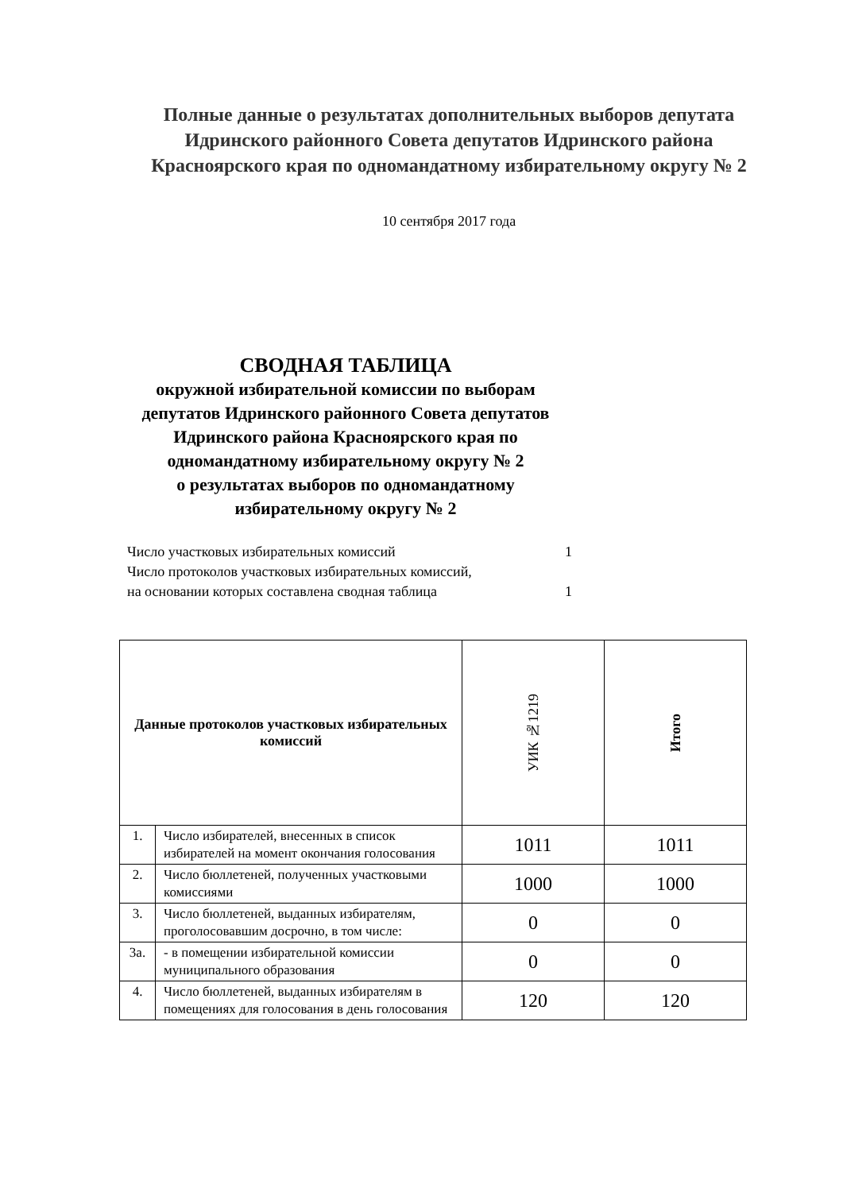Полные данные о результатах дополнительных выборов депутата Идринского районного Совета депутатов Идринского района Красноярского края по одномандатному избирательному округу № 2
10 сентября 2017 года
СВОДНАЯ ТАБЛИЦА
окружной избирательной комиссии по выборам депутатов Идринского районного Совета депутатов Идринского района Красноярского края по одномандатному избирательному округу № 2
о результатах выборов по одномандатному избирательному округу № 2
Число участковых избирательных комиссий 1
Число протоколов участковых избирательных комиссий,
на основании которых составлена сводная таблица 1
| Данные протоколов участковых избирательных комиссий | | УИК №1219 | Итого |
| --- | --- | --- | --- |
| 1. | Число избирателей, внесенных в список избирателей на момент окончания голосования | 1011 | 1011 |
| 2. | Число бюллетеней, полученных участковыми комиссиями | 1000 | 1000 |
| 3. | Число бюллетеней, выданных избирателям, проголосовавшим досрочно, в том числе: | 0 | 0 |
| 3а. | - в помещении избирательной комиссии муниципального образования | 0 | 0 |
| 4. | Число бюллетеней, выданных избирателям в помещениях для голосования в день голосования | 120 | 120 |